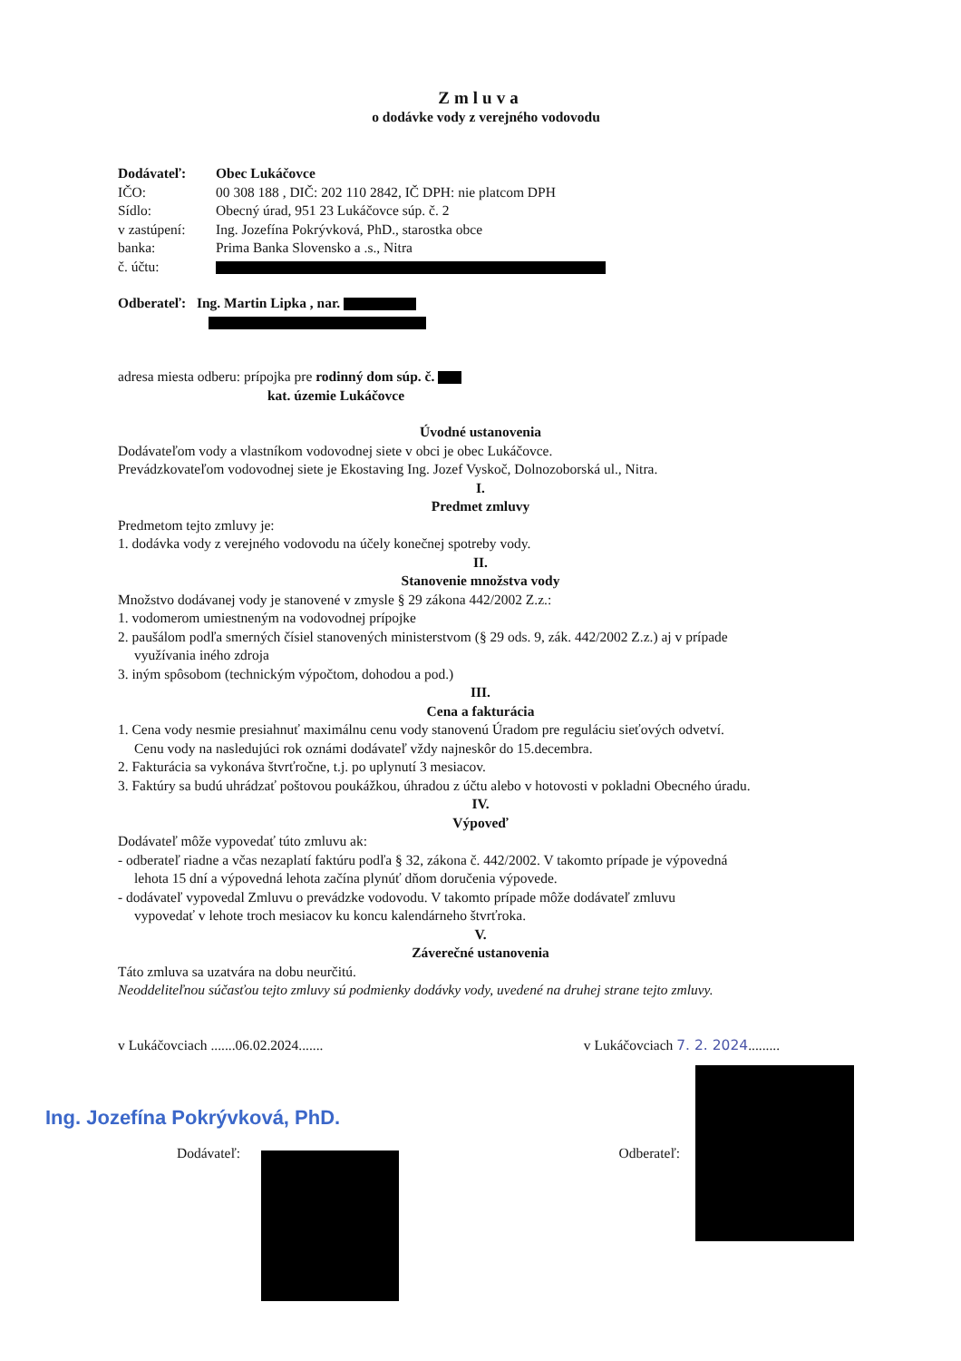Zmluva
o dodávke vody z verejného vodovodu
| Dodávateľ: | Obec Lukáčovce |
| IČO: | 00 308 188 , DIČ: 202 110 2842, IČ DPH: nie platcom DPH |
| Sídlo: | Obecný úrad, 951 23 Lukáčovce súp. č. 2 |
| v zastúpení: | Ing. Jozefína Pokrývková, PhD., starostka obce |
| banka: | Prima Banka Slovensko a .s., Nitra |
| č. účtu: | |
Odberateľ: Ing. Martin Lipka , nar.
adresa miesta odberu: prípojka pre rodinný dom súp. č.
kat. územie Lukáčovce
Úvodné ustanovenia
Dodávateľom vody a vlastníkom vodovodnej siete v obci je obec Lukáčovce.
Prevádzkovateľom vodovodnej siete je Ekostaving Ing. Jozef Vyskoč, Dolnozoborská ul., Nitra.
I.
Predmet zmluvy
Predmetom tejto zmluvy je:
1. dodávka vody z verejného vodovodu na účely konečnej spotreby vody.
II.
Stanovenie množstva vody
Množstvo dodávanej vody je stanovené v zmysle § 29 zákona 442/2002 Z.z.:
1. vodomerom umiestneným na vodovodnej prípojke
2. paušálom podľa smerných čísiel stanovených ministerstvom (§ 29 ods. 9, zák. 442/2002 Z.z.) aj v prípade
využívania iného zdroja
3. iným spôsobom (technickým výpočtom, dohodou a pod.)
III.
Cena a fakturácia
1. Cena vody nesmie presiahnuť maximálnu cenu vody stanovenú Úradom pre reguláciu sieťových odvetví.
Cenu vody na nasledujúci rok oznámi dodávateľ vždy najneskôr do 15.decembra.
2. Fakturácia sa vykonáva štvrťročne, t.j. po uplynutí 3 mesiacov.
3. Faktúry sa budú uhrádzať poštovou poukážkou, úhradou z účtu alebo v hotovosti v pokladni Obecného úradu.
IV.
Výpoveď
Dodávateľ môže vypovedať túto zmluvu ak:
- odberateľ riadne a včas nezaplatí faktúru podľa § 32, zákona č. 442/2002. V takomto prípade je výpovedná
lehota 15 dní a výpovedná lehota začína plynúť dňom doručenia výpovede.
- dodávateľ vypovedal Zmluvu o prevádzke vodovodu. V takomto prípade môže dodávateľ zmluvu
vypovedať v lehote troch mesiacov ku koncu kalendárneho štvrťroka.
V.
Záverečné ustanovenia
Táto zmluva sa uzatvára na dobu neurčitú.
Neoddeliteľnou súčasťou tejto zmluvy sú podmienky dodávky vody, uvedené na druhej strane tejto zmluvy.
v Lukáčovciach .......06.02.2024....... v Lukáčovciach 7. 2. 2024.........
Ing. Jozefína Pokrývková, PhD.
Dodávateľ: Odberateľ: